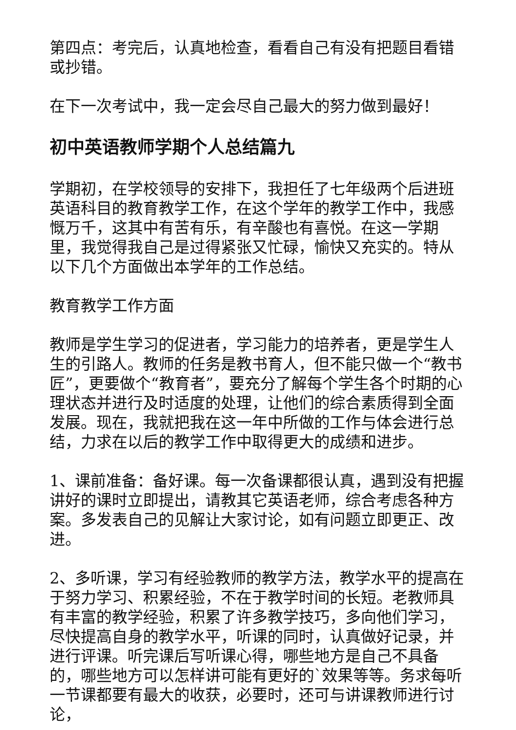第四点：考完后，认真地检查，看看自己有没有把题目看错或抄错。
在下一次考试中，我一定会尽自己最大的努力做到最好！
初中英语教师学期个人总结篇九
学期初，在学校领导的安排下，我担任了七年级两个后进班英语科目的教育教学工作，在这个学年的教学工作中，我感慨万千，这其中有苦有乐，有辛酸也有喜悦。在这一学期里，我觉得我自己是过得紧张又忙碌，愉快又充实的。特从以下几个方面做出本学年的工作总结。
教育教学工作方面
教师是学生学习的促进者，学习能力的培养者，更是学生人生的引路人。教师的任务是教书育人，但不能只做一个“教书匠”，更要做个“教育者”，要充分了解每个学生各个时期的心理状态并进行及时适度的处理，让他们的综合素质得到全面发展。现在，我就把我在这一年中所做的工作与体会进行总结，力求在以后的教学工作中取得更大的成绩和进步。
1、课前准备：备好课。每一次备课都很认真，遇到没有把握讲好的课时立即提出，请教其它英语老师，综合考虑各种方案。多发表自己的见解让大家讨论，如有问题立即更正、改进。
2、多听课，学习有经验教师的教学方法，教学水平的提高在于努力学习、积累经验，不在于教学时间的长短。老教师具有丰富的教学经验，积累了许多教学技巧，多向他们学习，尽快提高自身的教学水平，听课的同时，认真做好记录，并进行评课。听完课后写听课心得，哪些地方是自己不具备的，哪些地方可以怎样讲可能有更好的`效果等等。务求每听一节课都要有最大的收获，必要时，还可与讲课教师进行讨论，